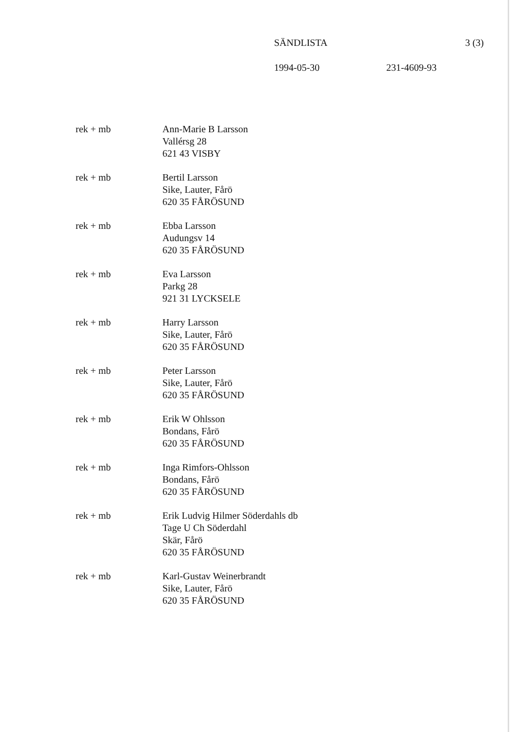SÄNDLISTA 3 (3)
1994-05-30 231-4609-93
rek + mb Ann-Marie B Larsson
Vallérsg 28
621 43 VISBY
rek + mb Bertil Larsson
Sike, Lauter, Fårö
620 35 FÅRÖSUND
rek + mb Ebba Larsson
Audungsv 14
620 35 FÅRÖSUND
rek + mb Eva Larsson
Parkg 28
921 31 LYCKSELE
rek + mb Harry Larsson
Sike, Lauter, Fårö
620 35 FÅRÖSUND
rek + mb Peter Larsson
Sike, Lauter, Fårö
620 35 FÅRÖSUND
rek + mb Erik W Ohlsson
Bondans, Fårö
620 35 FÅRÖSUND
rek + mb Inga Rimfors-Ohlsson
Bondans, Fårö
620 35 FÅRÖSUND
rek + mb Erik Ludvig Hilmer Söderdahls db
Tage U Ch Söderdahl
Skär, Fårö
620 35 FÅRÖSUND
rek + mb Karl-Gustav Weinerbrandt
Sike, Lauter, Fårö
620 35 FÅRÖSUND